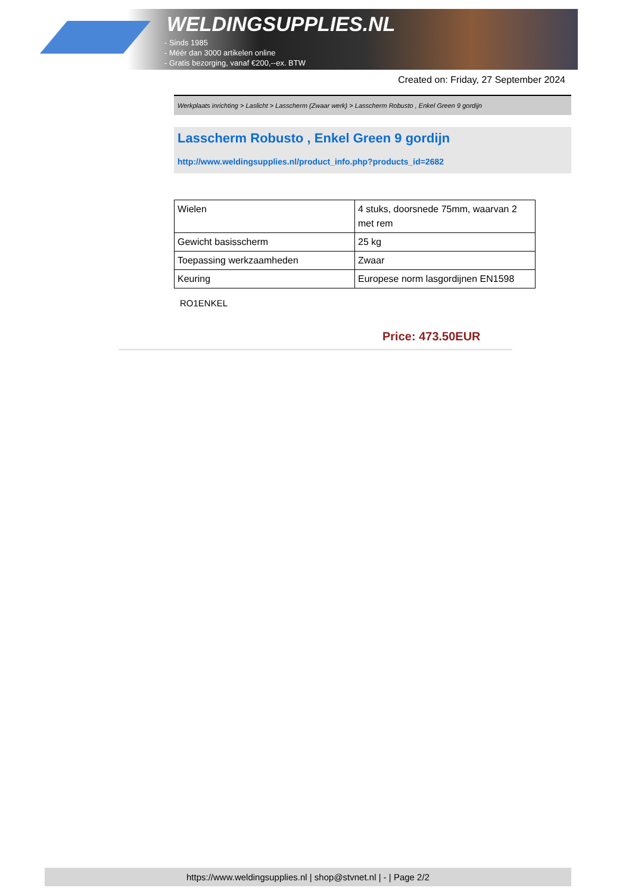WELDINGSUPPLIES.NL
- Sinds 1985
- Méér dan 3000 artikelen online
- Gratis bezorging, vanaf €200,--ex. BTW
Created on: Friday, 27 September 2024
Werkplaats inrichting > Laslicht > Lasscherm (Zwaar werk) > Lasscherm Robusto , Enkel Green 9 gordijn
Lasscherm Robusto , Enkel Green 9 gordijn
http://www.weldingsupplies.nl/product_info.php?products_id=2682
| Wielen | 4 stuks, doorsnede 75mm, waarvan 2 met rem |
| Gewicht basisscherm | 25 kg |
| Toepassing werkzaamheden | Zwaar |
| Keuring | Europese norm lasgordijnen EN1598 |
RO1ENKEL
Price: 473.50EUR
https://www.weldingsupplies.nl | shop@stvnet.nl | - | Page 2/2